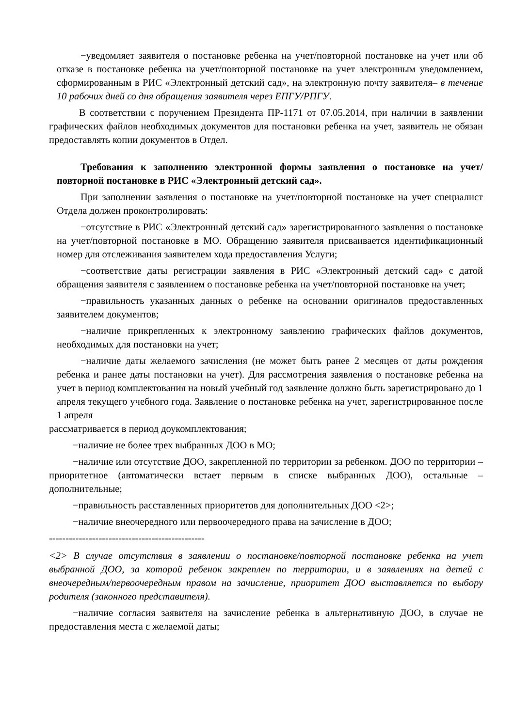−уведомляет заявителя о постановке ребенка на учет/повторной постановке на учет или об отказе в постановке ребенка на учет/повторной постановке на учет электронным уведомлением, сформированным в РИС «Электронный детский сад», на электронную почту заявителя– в течение 10 рабочих дней со дня обращения заявителя через ЕПГУ/РПГУ.
В соответствии с поручением Президента ПР-1171 от 07.05.2014, при наличии в заявлении графических файлов необходимых документов для постановки ребенка на учет, заявитель не обязан предоставлять копии документов в Отдел.
Требования к заполнению электронной формы заявления о постановке на учет/повторной постановке в РИС «Электронный детский сад».
При заполнении заявления о постановке на учет/повторной постановке на учет специалист Отдела должен проконтролировать:
−отсутствие в РИС «Электронный детский сад» зарегистрированного заявления о постановке на учет/повторной постановке в МО. Обращению заявителя присваивается идентификационный номер для отслеживания заявителем хода предоставления Услуги;
−соответствие даты регистрации заявления в РИС «Электронный детский сад» с датой обращения заявителя с заявлением о постановке ребенка на учет/повторной постановке на учет;
−правильность указанных данных о ребенке на основании оригиналов предоставленных заявителем документов;
−наличие прикрепленных к электронному заявлению графических файлов документов, необходимых для постановки на учет;
−наличие даты желаемого зачисления (не может быть ранее 2 месяцев от даты рождения ребенка и ранее даты постановки на учет). Для рассмотрения заявления о постановке ребенка на учет в период комплектования на новый учебный год заявление должно быть зарегистрировано до 1 апреля текущего учебного года. Заявление о постановке ребенка на учет, зарегистрированное после 1 апреля
рассматривается в период доукомплектования;
−наличие не более трех выбранных ДОО в МО;
−наличие или отсутствие ДОО, закрепленной по территории за ребенком. ДОО по территории – приоритетное (автоматически встает первым в списке выбранных ДОО), остальные – дополнительные;
−правильность расставленных приоритетов для дополнительных ДОО <2>;
−наличие внеочередного или первоочередного права на зачисление в ДОО;
-----------------------------------------------
<2> В случае отсутствия в заявлении о постановке/повторной постановке ребенка на учет выбранной ДОО, за которой ребенок закреплен по территории, и в заявлениях на детей с внеочередным/первоочередным правом на зачисление, приоритет ДОО выставляется по выбору родителя (законного представителя).
−наличие согласия заявителя на зачисление ребенка в альтернативную ДОО, в случае не предоставления места с желаемой даты;